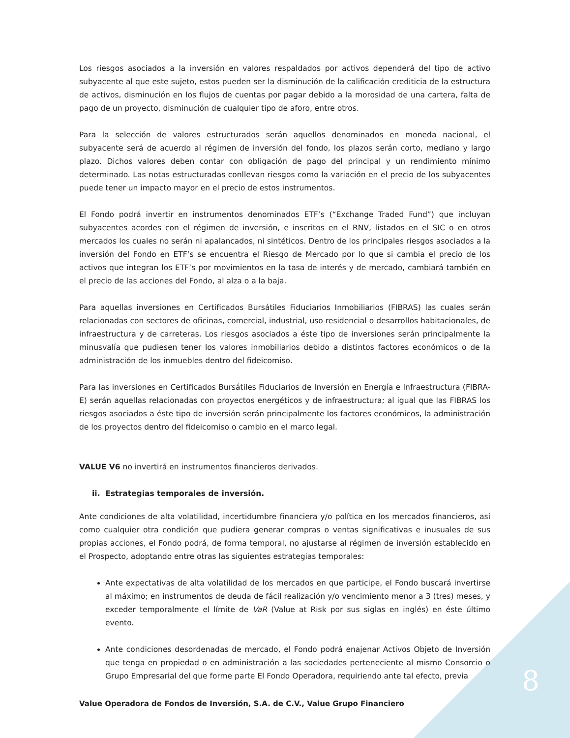Los riesgos asociados a la inversión en valores respaldados por activos dependerá del tipo de activo subyacente al que este sujeto, estos pueden ser la disminución de la calificación crediticia de la estructura de activos, disminución en los flujos de cuentas por pagar debido a la morosidad de una cartera, falta de pago de un proyecto, disminución de cualquier tipo de aforo, entre otros.
Para la selección de valores estructurados serán aquellos denominados en moneda nacional, el subyacente será de acuerdo al régimen de inversión del fondo, los plazos serán corto, mediano y largo plazo. Dichos valores deben contar con obligación de pago del principal y un rendimiento mínimo determinado. Las notas estructuradas conllevan riesgos como la variación en el precio de los subyacentes puede tener un impacto mayor en el precio de estos instrumentos.
El Fondo podrá invertir en instrumentos denominados ETF’s (“Exchange Traded Fund”) que incluyan subyacentes acordes con el régimen de inversión, e inscritos en el RNV, listados en el SIC o en otros mercados los cuales no serán ni apalancados, ni sintéticos. Dentro de los principales riesgos asociados a la inversión del Fondo en ETF’s se encuentra el Riesgo de Mercado por lo que si cambia el precio de los activos que integran los ETF’s por movimientos en la tasa de interés y de mercado, cambiará también en el precio de las acciones del Fondo, al alza o a la baja.
Para aquellas inversiones en Certificados Bursátiles Fiduciarios Inmobiliarios (FIBRAS) las cuales serán relacionadas con sectores de oficinas, comercial, industrial, uso residencial o desarrollos habitacionales, de infraestructura y de carreteras. Los riesgos asociados a éste tipo de inversiones serán principalmente la minusvalía que pudiesen tener los valores inmobiliarios debido a distintos factores económicos o de la administración de los inmuebles dentro del fideicomiso.
Para las inversiones en Certificados Bursátiles Fiduciarios de Inversión en Energía e Infraestructura (FIBRA-E) serán aquellas relacionadas con proyectos energéticos y de infraestructura; al igual que las FIBRAS los riesgos asociados a éste tipo de inversión serán principalmente los factores económicos, la administración de los proyectos dentro del fideicomiso o cambio en el marco legal.
VALUE V6 no invertirá en instrumentos financieros derivados.
ii. Estrategias temporales de inversión.
Ante condiciones de alta volatilidad, incertidumbre financiera y/o política en los mercados financieros, así como cualquier otra condición que pudiera generar compras o ventas significativas e inusuales de sus propias acciones, el Fondo podrá, de forma temporal, no ajustarse al régimen de inversión establecido en el Prospecto, adoptando entre otras las siguientes estrategias temporales:
Ante expectativas de alta volatilidad de los mercados en que participe, el Fondo buscará invertirse al máximo; en instrumentos de deuda de fácil realización y/o vencimiento menor a 3 (tres) meses, y exceder temporalmente el límite de VaR (Value at Risk por sus siglas en inglés) en éste último evento.
Ante condiciones desordenadas de mercado, el Fondo podrá enajenar Activos Objeto de Inversión que tenga en propiedad o en administración a las sociedades perteneciente al mismo Consorcio o Grupo Empresarial del que forme parte El Fondo Operadora, requiriendo ante tal efecto, previa
8
Value Operadora de Fondos de Inversión, S.A. de C.V., Value Grupo Financiero